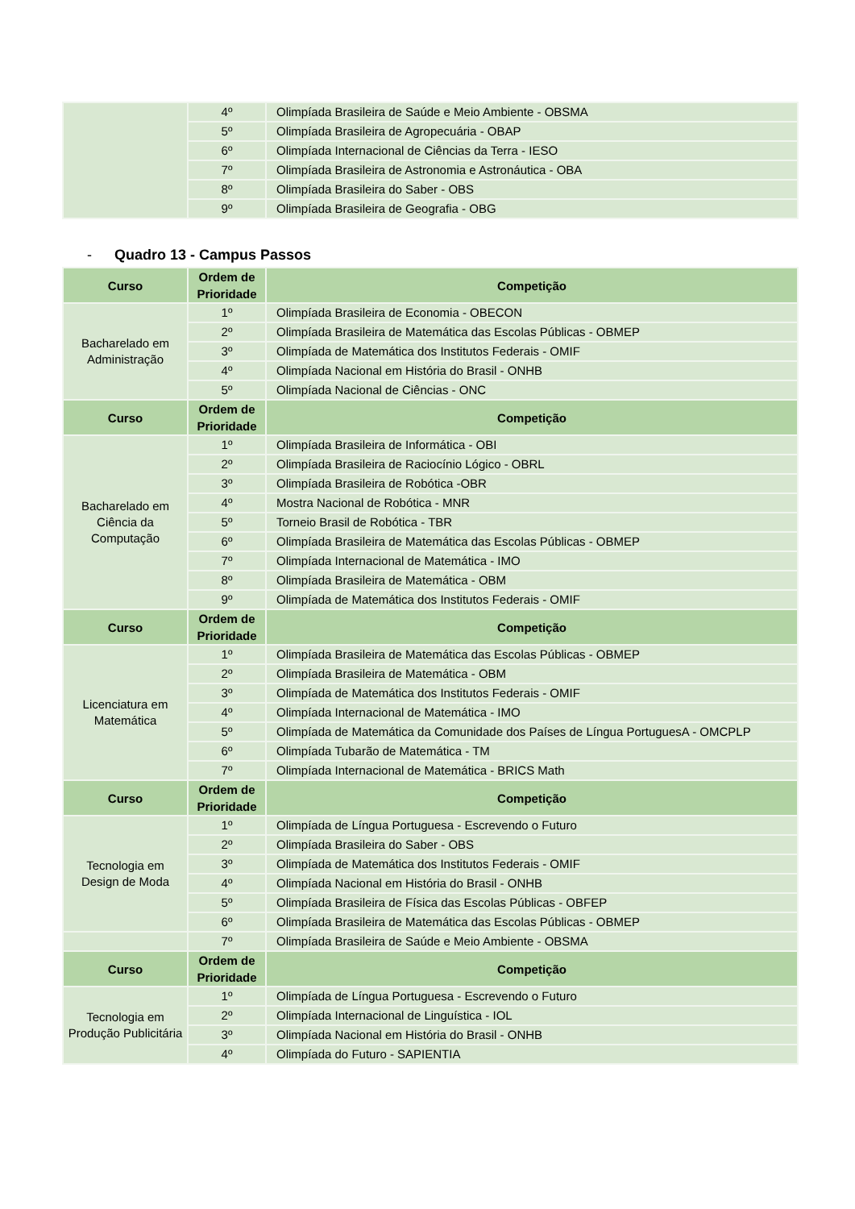| | 4º | Olimpíada Brasileira de Saúde e Meio Ambiente - OBSMA |
| | 5º | Olimpíada Brasileira de Agropecuária - OBAP |
| | 6º | Olimpíada Internacional de Ciências da Terra - IESO |
| | 7º | Olimpíada Brasileira de Astronomia e Astronáutica - OBA |
| | 8º | Olimpíada Brasileira do Saber - OBS |
| | 9º | Olimpíada Brasileira de Geografia - OBG |
- Quadro 13 - Campus Passos
| Curso | Ordem de Prioridade | Competição |
| --- | --- | --- |
| Bacharelado em Administração | 1º | Olimpíada Brasileira de Economia - OBECON |
| | 2º | Olimpíada Brasileira de Matemática das Escolas Públicas - OBMEP |
| | 3º | Olimpíada de Matemática dos Institutos Federais - OMIF |
| | 4º | Olimpíada Nacional em História do Brasil - ONHB |
| | 5º | Olimpíada Nacional de Ciências - ONC |
| Curso | Ordem de Prioridade | Competição |
| Bacharelado em Ciência da Computação | 1º | Olimpíada Brasileira de Informática - OBI |
| | 2º | Olimpíada Brasileira de Raciocínio Lógico - OBRL |
| | 3º | Olimpíada Brasileira de Robótica -OBR |
| | 4º | Mostra Nacional de Robótica - MNR |
| | 5º | Torneio Brasil de Robótica - TBR |
| | 6º | Olimpíada Brasileira de Matemática das Escolas Públicas - OBMEP |
| | 7º | Olimpíada Internacional de Matemática - IMO |
| | 8º | Olimpíada Brasileira de Matemática - OBM |
| | 9º | Olimpíada de Matemática dos Institutos Federais - OMIF |
| Curso | Ordem de Prioridade | Competição |
| Licenciatura em Matemática | 1º | Olimpíada Brasileira de Matemática das Escolas Públicas - OBMEP |
| | 2º | Olimpíada Brasileira de Matemática - OBM |
| | 3º | Olimpíada de Matemática dos Institutos Federais - OMIF |
| | 4º | Olimpíada Internacional de Matemática - IMO |
| | 5º | Olimpíada de Matemática da Comunidade dos Países de Língua PortuguesA - OMCPLP |
| | 6º | Olimpíada Tubarão de Matemática - TM |
| | 7º | Olimpíada Internacional de Matemática - BRICS Math |
| Curso | Ordem de Prioridade | Competição |
| Tecnologia em Design de Moda | 1º | Olimpíada de Língua Portuguesa - Escrevendo o Futuro |
| | 2º | Olimpíada Brasileira do Saber - OBS |
| | 3º | Olimpíada de Matemática dos Institutos Federais - OMIF |
| | 4º | Olimpíada Nacional em História do Brasil - ONHB |
| | 5º | Olimpíada Brasileira de Física das Escolas Públicas - OBFEP |
| | 6º | Olimpíada Brasileira de Matemática das Escolas Públicas - OBMEP |
| | 7º | Olimpíada Brasileira de Saúde e Meio Ambiente - OBSMA |
| Curso | Ordem de Prioridade | Competição |
| Tecnologia em Produção Publicitária | 1º | Olimpíada de Língua Portuguesa - Escrevendo o Futuro |
| | 2º | Olimpíada Internacional de Linguística - IOL |
| | 3º | Olimpíada Nacional em História do Brasil - ONHB |
| | 4º | Olimpíada do Futuro - SAPIENTIA |